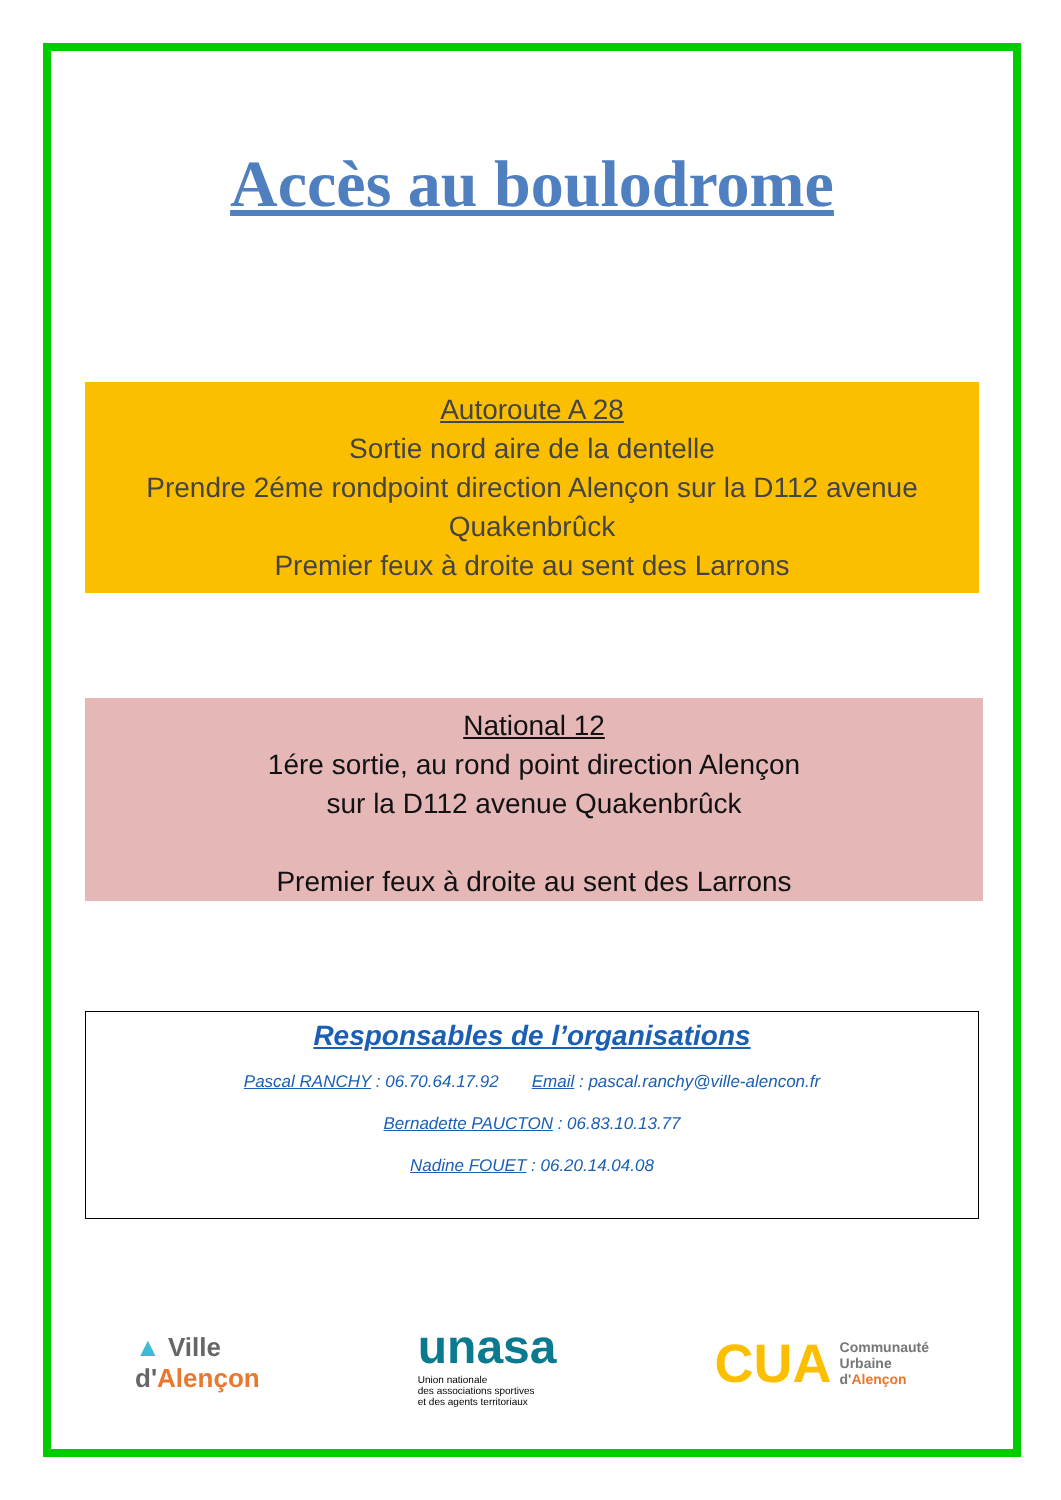Accès au boulodrome
Autoroute A 28
Sortie nord aire de la dentelle
Prendre 2éme rondpoint direction Alençon sur la D112 avenue Quakenbrûck
Premier feux à droite au sent des Larrons
National 12
1ére sortie, au rond point direction Alençon
sur la D112 avenue Quakenbrûck
Premier feux à droite au sent des Larrons
Responsables de l’organisations
Pascal RANCHY : 06.70.64.17.92 Email : pascal.ranchy@ville-alencon.fr
Bernadette PAUCTON : 06.83.10.13.77
Nadine FOUET : 06.20.14.04.08
▲ Ville
d'Alençon
unasa
Union nationale
des associations sportives
et des agents territoriaux
CUA Communauté
Urbaine
d'Alençon